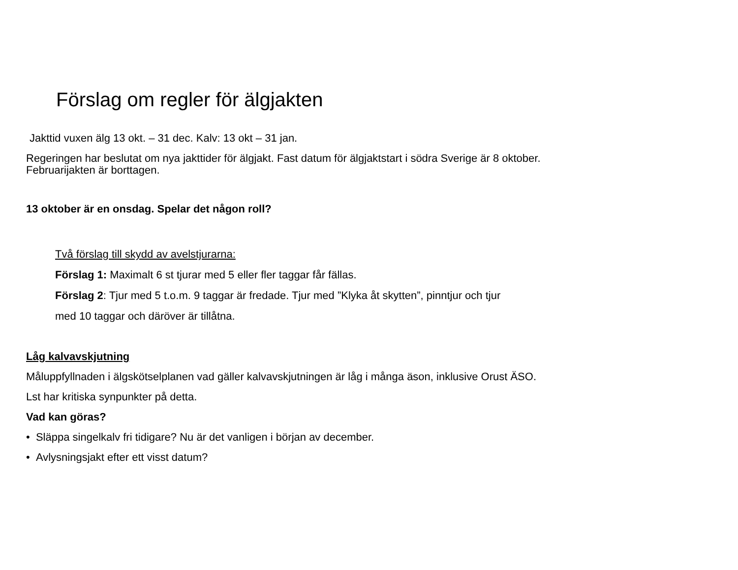Förslag om regler för älgjakten
Jakttid vuxen älg 13 okt. – 31 dec. Kalv: 13 okt – 31 jan.
Regeringen har beslutat om nya jakttider för älgjakt. Fast datum för älgjaktstart i södra Sverige är 8 oktober.
Februarijakten är borttagen.
13 oktober är en onsdag. Spelar det någon roll?
Två förslag till skydd av avelstjurarna:
Förslag 1: Maximalt 6 st tjurar med 5 eller fler taggar får fällas.
Förslag 2: Tjur med 5 t.o.m. 9 taggar är fredade. Tjur med ”Klyka åt skytten”, pinntjur och tjur
med 10 taggar och däröver är tillåtna.
Låg kalvavskjutning
Måluppfyllnaden i älgskötselplanen vad gäller kalvavskjutningen är låg i många äson, inklusive Orust ÄSO.
Lst har kritiska synpunkter på detta.
Vad kan göras?
• Släppa singelkalv fri tidigare? Nu är det vanligen i början av december.
• Avlysningsjakt efter ett visst datum?